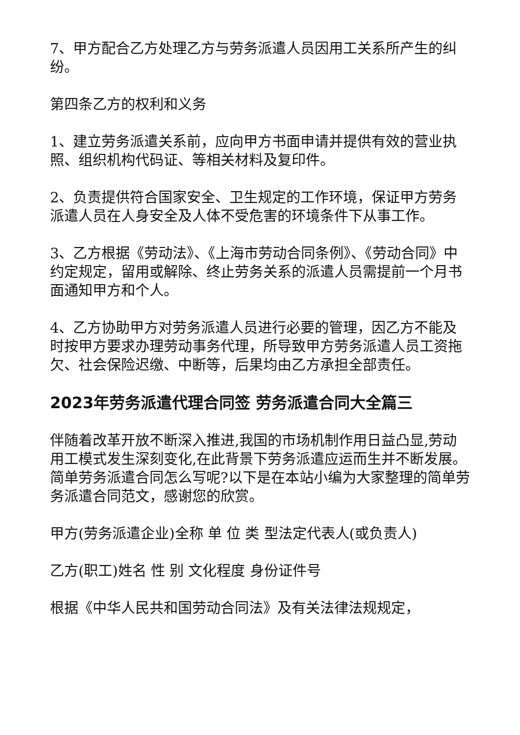7、甲方配合乙方处理乙方与劳务派遣人员因用工关系所产生的纠纷。
第四条乙方的权利和义务
1、建立劳务派遣关系前，应向甲方书面申请并提供有效的营业执照、组织机构代码证、等相关材料及复印件。
2、负责提供符合国家安全、卫生规定的工作环境，保证甲方劳务派遣人员在人身安全及人体不受危害的环境条件下从事工作。
3、乙方根据《劳动法》、《上海市劳动合同条例》、《劳动合同》中约定规定，留用或解除、终止劳务关系的派遣人员需提前一个月书面通知甲方和个人。
4、乙方协助甲方对劳务派遣人员进行必要的管理，因乙方不能及时按甲方要求办理劳动事务代理，所导致甲方劳务派遣人员工资拖欠、社会保险迟缴、中断等，后果均由乙方承担全部责任。
2023年劳务派遣代理合同签 劳务派遣合同大全篇三
伴随着改革开放不断深入推进,我国的市场机制作用日益凸显,劳动用工模式发生深刻变化,在此背景下劳务派遣应运而生并不断发展。简单劳务派遣合同怎么写呢?以下是在本站小编为大家整理的简单劳务派遣合同范文，感谢您的欣赏。
甲方(劳务派遣企业)全称 单 位 类 型法定代表人(或负责人)
乙方(职工)姓名 性 别 文化程度 身份证件号
根据《中华人民共和国劳动合同法》及有关法律法规规定，